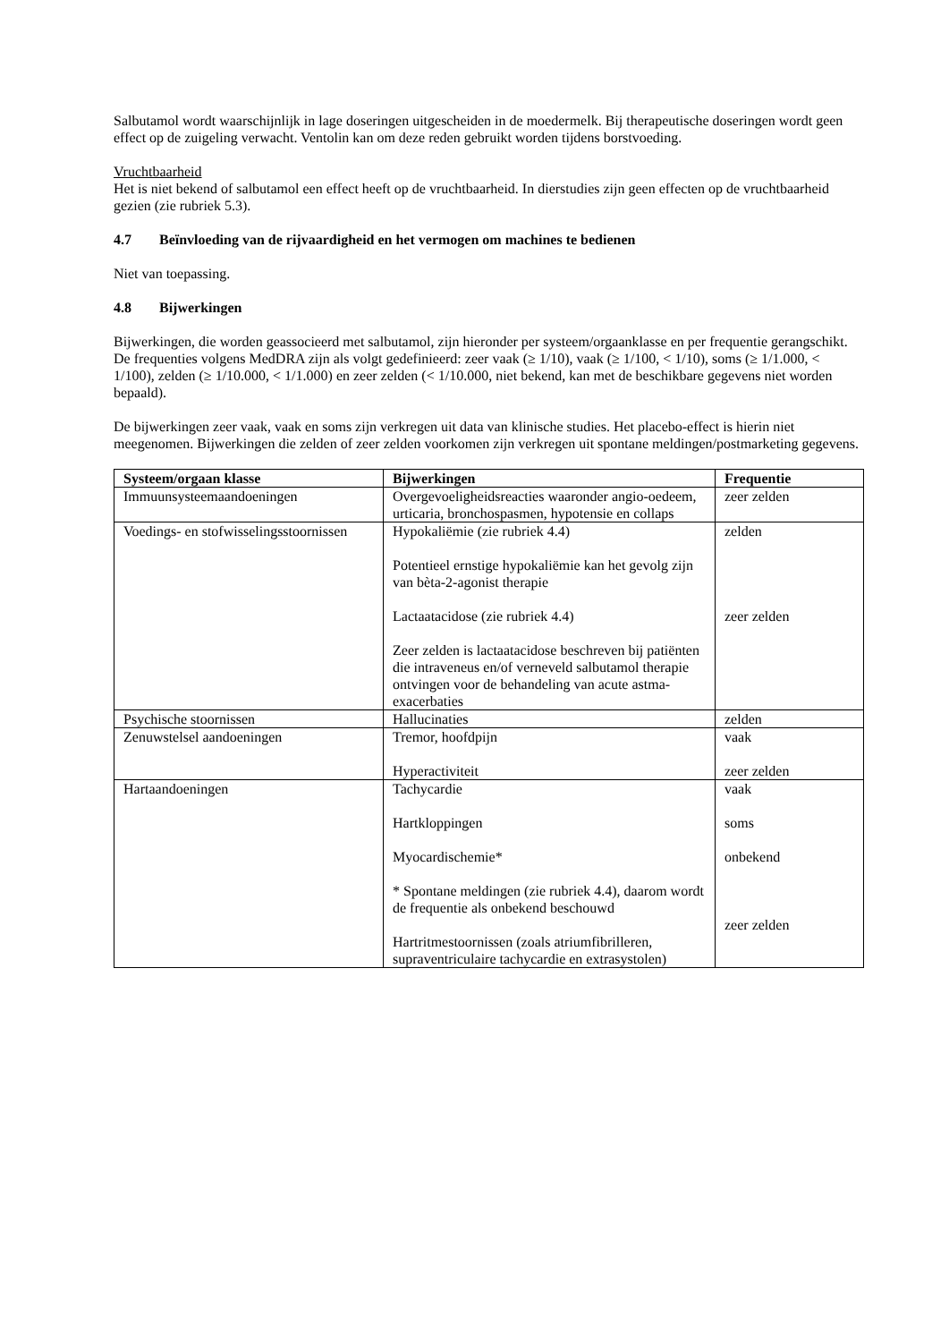Salbutamol wordt waarschijnlijk in lage doseringen uitgescheiden in de moedermelk. Bij therapeutische doseringen wordt geen effect op de zuigeling verwacht. Ventolin kan om deze reden gebruikt worden tijdens borstvoeding.
Vruchtbaarheid
Het is niet bekend of salbutamol een effect heeft op de vruchtbaarheid. In dierstudies zijn geen effecten op de vruchtbaarheid gezien (zie rubriek 5.3).
4.7 Beïnvloeding van de rijvaardigheid en het vermogen om machines te bedienen
Niet van toepassing.
4.8 Bijwerkingen
Bijwerkingen, die worden geassocieerd met salbutamol, zijn hieronder per systeem/orgaanklasse en per frequentie gerangschikt. De frequenties volgens MedDRA zijn als volgt gedefinieerd: zeer vaak (≥ 1/10), vaak (≥ 1/100, < 1/10), soms (≥ 1/1.000, < 1/100), zelden (≥ 1/10.000, < 1/1.000) en zeer zelden (< 1/10.000, niet bekend, kan met de beschikbare gegevens niet worden bepaald).
De bijwerkingen zeer vaak, vaak en soms zijn verkregen uit data van klinische studies. Het placebo-effect is hierin niet meegenomen. Bijwerkingen die zelden of zeer zelden voorkomen zijn verkregen uit spontane meldingen/postmarketing gegevens.
| Systeem/orgaan klasse | Bijwerkingen | Frequentie |
| --- | --- | --- |
| Immuunsysteemaandoeningen | Overgevoeligheidsreacties waaronder angio-oedeem, urticaria, bronchospasmen, hypotensie en collaps | zeer zelden |
| Voedings- en stofwisselingsstoornissen | Hypokaliëmie (zie rubriek 4.4) Potentieel ernstige hypokaliëmie kan het gevolg zijn van bèta-2-agonist therapie Lactaatacidose (zie rubriek 4.4) Zeer zelden is lactaatacidose beschreven bij patiënten die intraveneus en/of verneveld salbutamol therapie ontvingen voor de behandeling van acute astma-exacerbaties | zelden zeer zelden |
| Psychische stoornissen | Hallucinaties | zelden |
| Zenuwstelsel aandoeningen | Tremor, hoofdpijn Hyperactiviteit | vaak zeer zelden |
| Hartaandoeningen | Tachycardie Hartkloppingen Myocardischemie* * Spontane meldingen (zie rubriek 4.4), daarom wordt de frequentie als onbekend beschouwd Hartritmestoornissen (zoals atriumfibrilleren, supraventriculaire tachycardie en extrasystolen) | vaak soms onbekend zeer zelden |